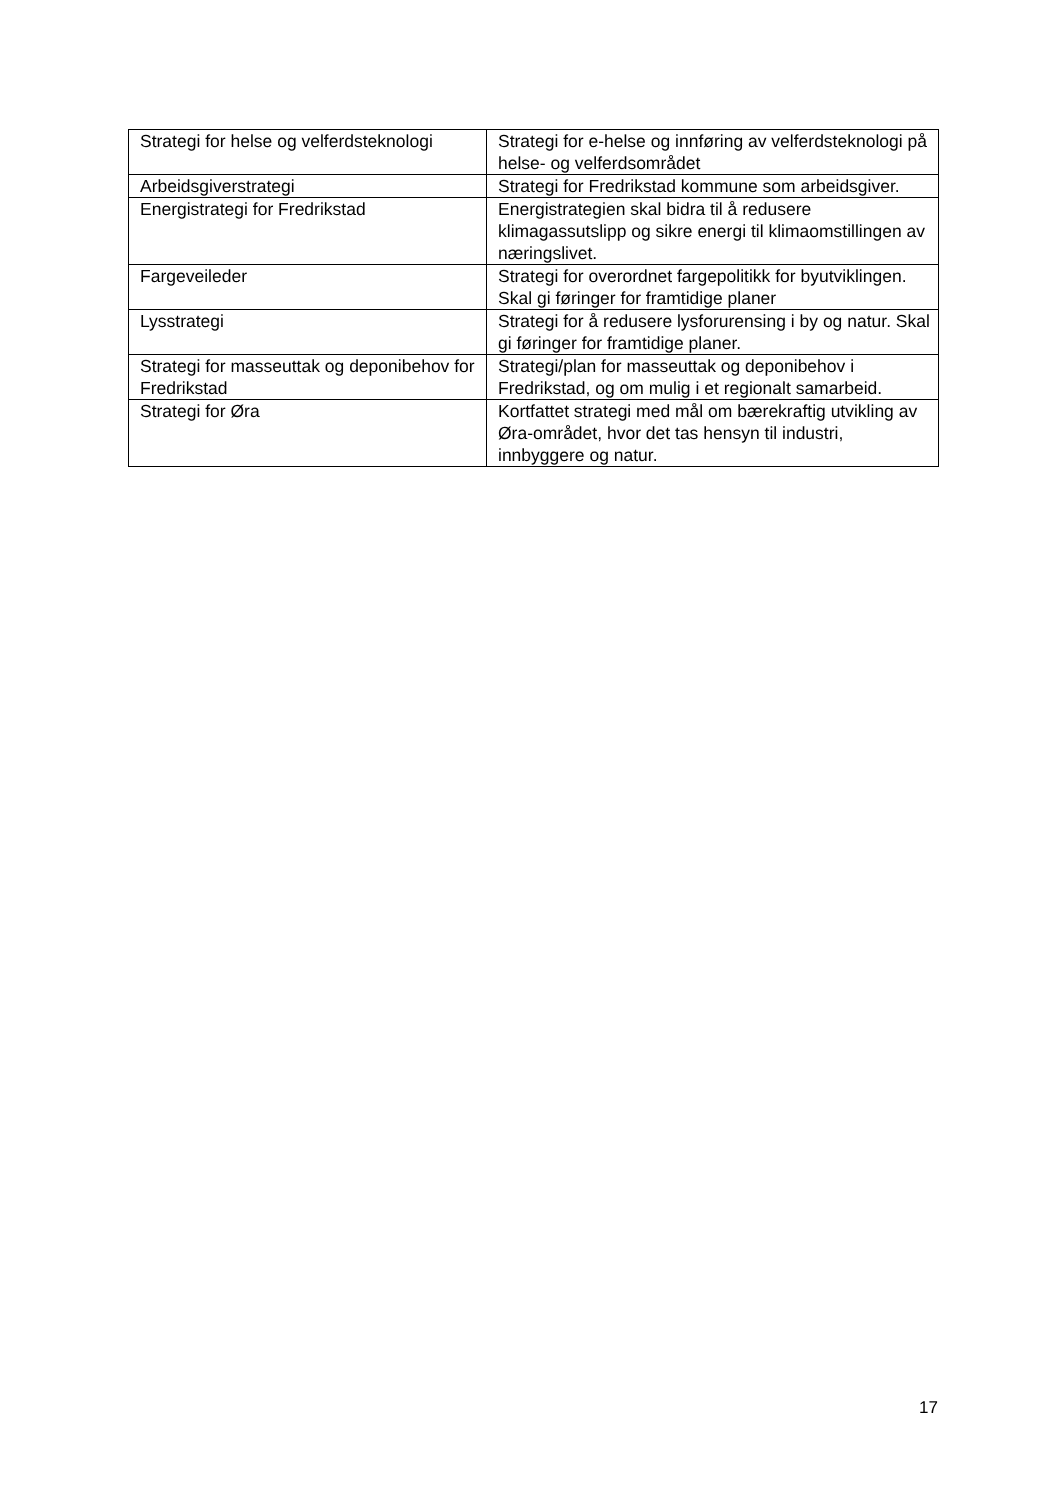| Strategi for helse og velferdsteknologi | Strategi for e-helse og innføring av velferdsteknologi på helse- og velferdsområdet |
| Arbeidsgiverstrategi | Strategi for Fredrikstad kommune som arbeidsgiver. |
| Energistrategi for Fredrikstad | Energistrategien skal bidra til å redusere klimagassutslipp og sikre energi til klimaomstillingen av næringslivet. |
| Fargeveileder | Strategi for overordnet fargepolitikk for byutviklingen. Skal gi føringer for framtidige planer |
| Lysstrategi | Strategi for å redusere lysforurensing i by og natur. Skal gi føringer for framtidige planer. |
| Strategi for masseuttak og deponibehov for Fredrikstad | Strategi/plan for masseuttak og deponibehov i Fredrikstad, og om mulig i et regionalt samarbeid. |
| Strategi for Øra | Kortfattet strategi med mål om bærekraftig utvikling av Øra-området, hvor det tas hensyn til industri, innbyggere og natur. |
17